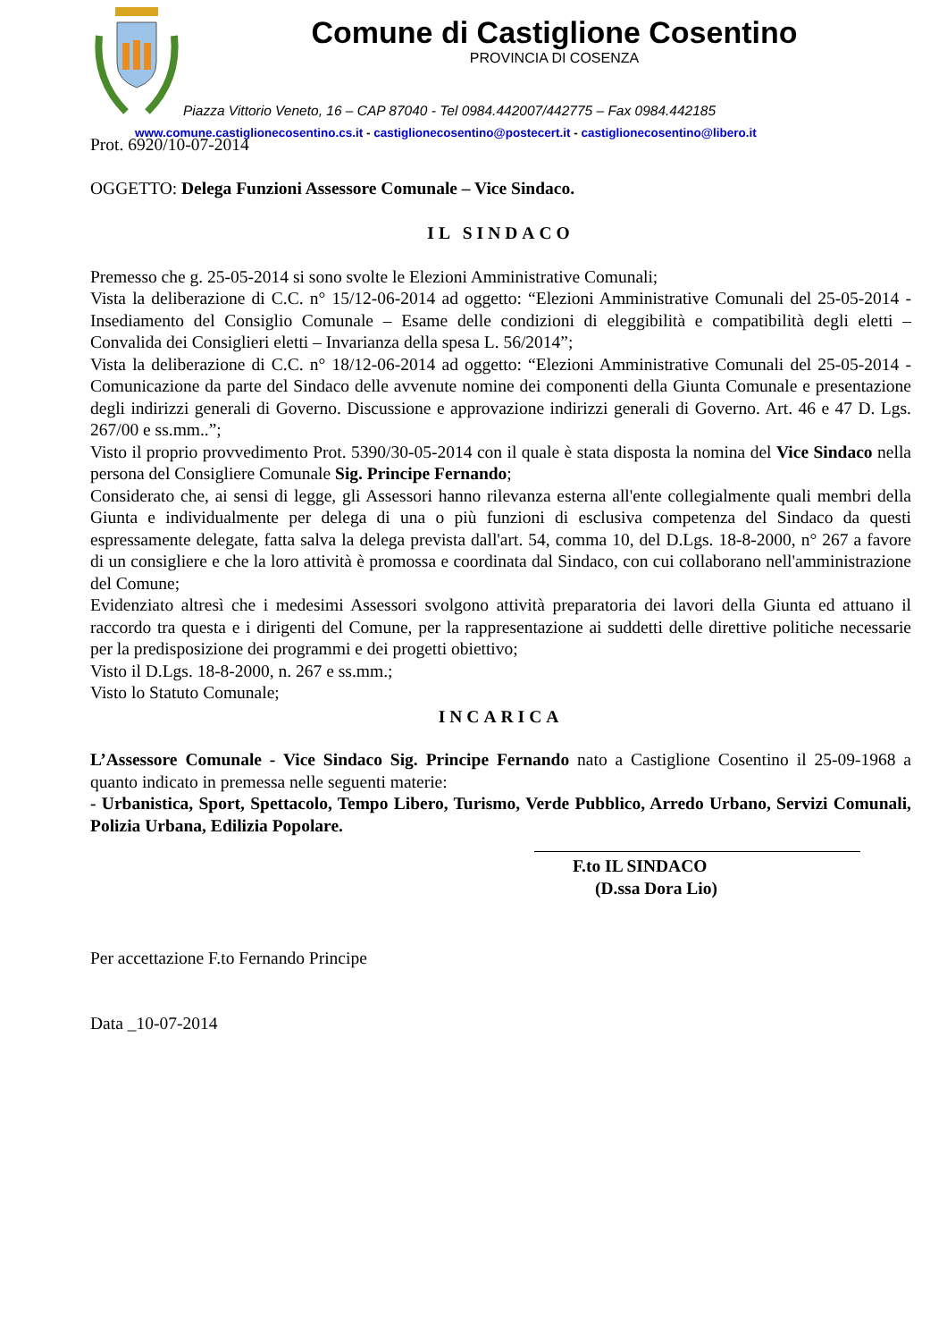Comune di Castiglione Cosentino
PROVINCIA DI COSENZA
Piazza Vittorio Veneto, 16 – CAP 87040 - Tel 0984.442007/442775 – Fax 0984.442185
www.comune.castiglionecosentino.cs.it - castiglionecosentino@postecert.it - castiglionecosentino@libero.it
Prot. 6920/10-07-2014
OGGETTO: Delega Funzioni Assessore Comunale – Vice Sindaco.
IL SINDACO
Premesso che g. 25-05-2014 si sono svolte le Elezioni Amministrative Comunali;
Vista la deliberazione di C.C. n° 15/12-06-2014 ad oggetto: “Elezioni Amministrative Comunali del 25-05-2014 - Insediamento del Consiglio Comunale – Esame delle condizioni di eleggibilità e compatibilità degli eletti – Convalida dei Consiglieri eletti – Invarianza della spesa L. 56/2014”;
Vista la deliberazione di C.C. n° 18/12-06-2014 ad oggetto: “Elezioni Amministrative Comunali del 25-05-2014 - Comunicazione da parte del Sindaco delle avvenute nomine dei componenti della Giunta Comunale e presentazione degli indirizzi generali di Governo. Discussione e approvazione indirizzi generali di Governo. Art. 46 e 47 D. Lgs. 267/00 e ss.mm..”;
Visto il proprio provvedimento Prot. 5390/30-05-2014 con il quale è stata disposta la nomina del Vice Sindaco nella persona del Consigliere Comunale Sig. Principe Fernando;
Considerato che, ai sensi di legge, gli Assessori hanno rilevanza esterna all'ente collegialmente quali membri della Giunta e individualmente per delega di una o più funzioni di esclusiva competenza del Sindaco da questi espressamente delegate, fatta salva la delega prevista dall'art. 54, comma 10, del D.Lgs. 18-8-2000, n° 267 a favore di un consigliere e che la loro attività è promossa e coordinata dal Sindaco, con cui collaborano nell'amministrazione del Comune;
Evidenziato altresì che i medesimi Assessori svolgono attività preparatoria dei lavori della Giunta ed attuano il raccordo tra questa e i dirigenti del Comune, per la rappresentazione ai suddetti delle direttive politiche necessarie per la predisposizione dei programmi e dei progetti obiettivo;
Visto il D.Lgs. 18-8-2000, n. 267 e ss.mm.;
Visto lo Statuto Comunale;
INCARICA
L’Assessore Comunale - Vice Sindaco Sig. Principe Fernando nato a Castiglione Cosentino il 25-09-1968 a quanto indicato in premessa nelle seguenti materie:
- Urbanistica, Sport, Spettacolo, Tempo Libero, Turismo, Verde Pubblico, Arredo Urbano, Servizi Comunali, Polizia Urbana, Edilizia Popolare.
F.to IL SINDACO
(D.ssa Dora Lio)
Per accettazione F.to Fernando Principe
Data _10-07-2014